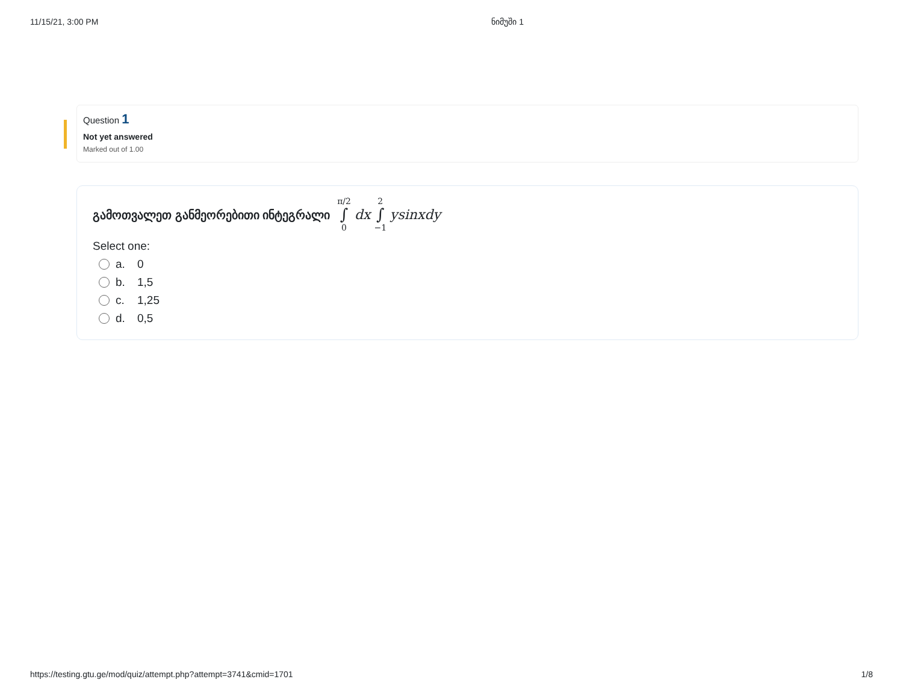11/15/21, 3:00 PM ნიმუში 1
Question 1
Not yet answered
Marked out of 1.00
გამოთვალეთ განმეორებითი ინტეგრალი π/2 ∫ 0 dx 2 ∫ −1 ysinxdy
Select one:
a. 0
b. 1,5
c. 1,25
d. 0,5
https://testing.gtu.ge/mod/quiz/attempt.php?attempt=3741&cmid=1701 1/8